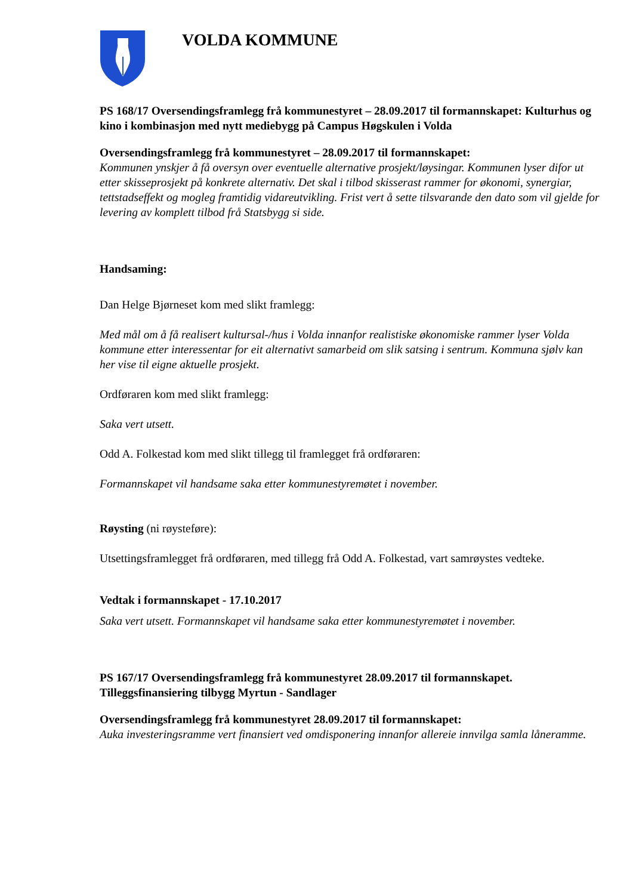VOLDA KOMMUNE
PS 168/17 Oversendingsframlegg frå kommunestyret – 28.09.2017 til formannskapet: Kulturhus og kino i kombinasjon med nytt mediebygg på Campus Høgskulen i Volda
Oversendingsframlegg frå kommunestyret – 28.09.2017 til formannskapet:
Kommunen ynskjer å få oversyn over eventuelle alternative prosjekt/løysingar. Kommunen lyser difor ut etter skisseprosjekt på konkrete alternativ. Det skal i tilbod skisserast rammer for økonomi, synergiar, tettstadseffekt og mogleg framtidig vidareutvikling. Frist vert å sette tilsvarande den dato som vil gjelde for levering av komplett tilbod frå Statsbygg si side.
Handsaming:
Dan Helge Bjørneset kom med slikt framlegg:
Med mål om å få realisert kultursal-/hus i Volda innanfor realistiske økonomiske rammer lyser Volda kommune etter interessentar for eit alternativt samarbeid om slik satsing i sentrum. Kommuna sjølv kan her vise til eigne aktuelle prosjekt.
Ordføraren kom med slikt framlegg:
Saka vert utsett.
Odd A. Folkestad kom med slikt tillegg til framlegget frå ordføraren:
Formannskapet vil handsame saka etter kommunestyremøtet i november.
Røysting (ni røysteføre):
Utsettingsframlegget frå ordføraren, med tillegg frå Odd A. Folkestad, vart samrøystes vedteke.
Vedtak i formannskapet - 17.10.2017
Saka vert utsett. Formannskapet vil handsame saka etter kommunestyremøtet i november.
PS 167/17 Oversendingsframlegg frå kommunestyret 28.09.2017 til formannskapet. Tilleggsfinansiering tilbygg Myrtun - Sandlager
Oversendingsframlegg frå kommunestyret 28.09.2017 til formannskapet:
Auka investeringsramme vert finansiert ved omdisponering innanfor allereie innvilga samla låneramme.